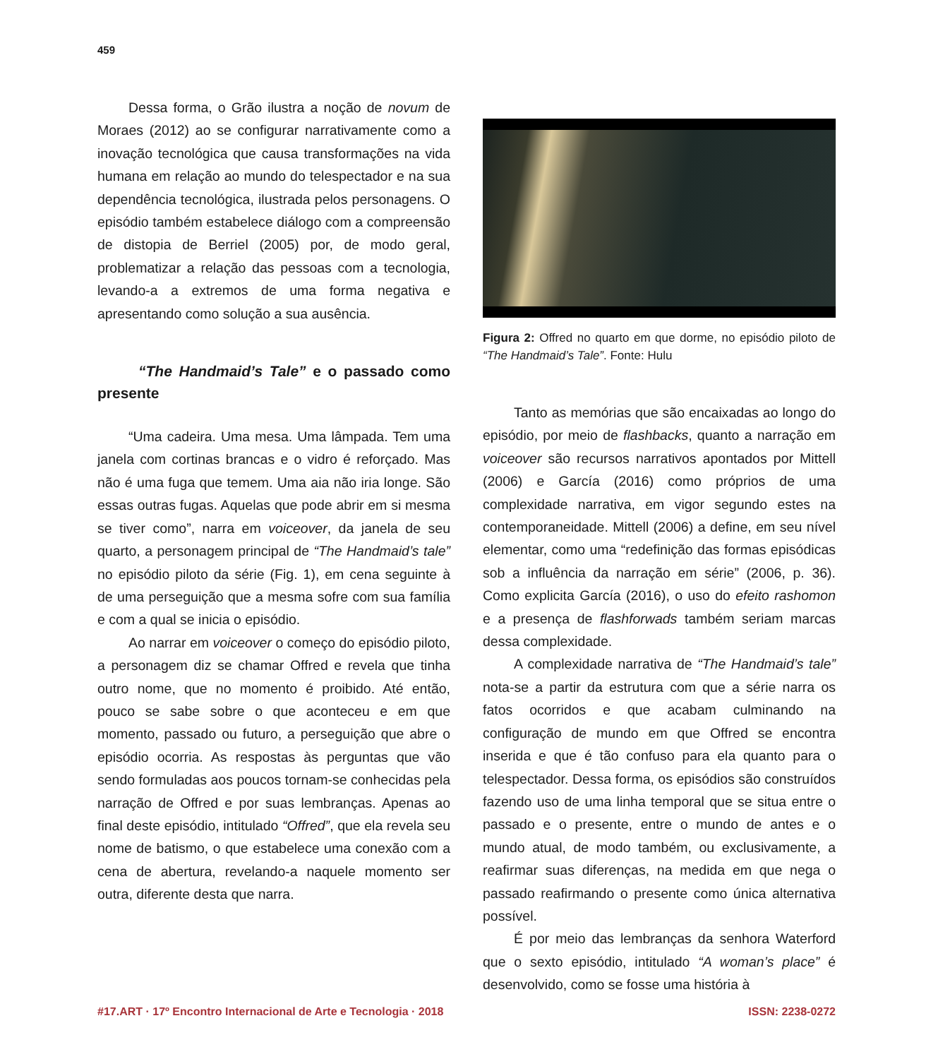459
Dessa forma, o Grão ilustra a noção de novum de Moraes (2012) ao se configurar narrativamente como a inovação tecnológica que causa transformações na vida humana em relação ao mundo do telespectador e na sua dependência tecnológica, ilustrada pelos personagens. O episódio também estabelece diálogo com a compreensão de distopia de Berriel (2005) por, de modo geral, problematizar a relação das pessoas com a tecnologia, levando-a a extremos de uma forma negativa e apresentando como solução a sua ausência.
“The Handmaid’s Tale” e o passado como presente
“Uma cadeira. Uma mesa. Uma lâmpada. Tem uma janela com cortinas brancas e o vidro é reforçado. Mas não é uma fuga que temem. Uma aia não iria longe. São essas outras fugas. Aquelas que pode abrir em si mesma se tiver como”, narra em voiceover, da janela de seu quarto, a personagem principal de “The Handmaid’s tale” no episódio piloto da série (Fig. 1), em cena seguinte à de uma perseguição que a mesma sofre com sua família e com a qual se inicia o episódio.
Ao narrar em voiceover o começo do episódio piloto, a personagem diz se chamar Offred e revela que tinha outro nome, que no momento é proibido. Até então, pouco se sabe sobre o que aconteceu e em que momento, passado ou futuro, a perseguição que abre o episódio ocorria. As respostas às perguntas que vão sendo formuladas aos poucos tornam-se conhecidas pela narração de Offred e por suas lembranças. Apenas ao final deste episódio, intitulado “Offred”, que ela revela seu nome de batismo, o que estabelece uma conexão com a cena de abertura, revelando-a naquele momento ser outra, diferente desta que narra.
Figura 2: Offred no quarto em que dorme, no episódio piloto de “The Handmaid’s Tale”. Fonte: Hulu
Tanto as memórias que são encaixadas ao longo do episódio, por meio de flashbacks, quanto a narração em voiceover são recursos narrativos apontados por Mittell (2006) e García (2016) como próprios de uma complexidade narrativa, em vigor segundo estes na contemporaneidade. Mittell (2006) a define, em seu nível elementar, como uma “redefinição das formas episódicas sob a influência da narração em série” (2006, p. 36). Como explicita García (2016), o uso do efeito rashomon e a presença de flashforwads também seriam marcas dessa complexidade.
A complexidade narrativa de “The Handmaid’s tale” nota-se a partir da estrutura com que a série narra os fatos ocorridos e que acabam culminando na configuração de mundo em que Offred se encontra inserida e que é tão confuso para ela quanto para o telespectador. Dessa forma, os episódios são construídos fazendo uso de uma linha temporal que se situa entre o passado e o presente, entre o mundo de antes e o mundo atual, de modo também, ou exclusivamente, a reafirmar suas diferenças, na medida em que nega o passado reafirmando o presente como única alternativa possível.
É por meio das lembranças da senhora Waterford que o sexto episódio, intitulado “A woman’s place” é desenvolvido, como se fosse uma história à
#17.ART · 17º Encontro Internacional de Arte e Tecnologia · 2018 ISSN: 2238-0272